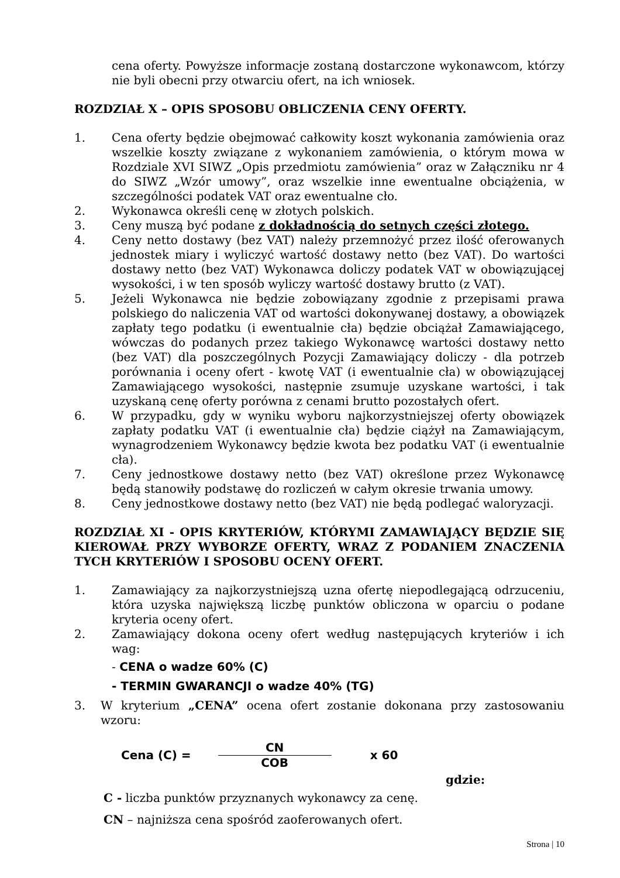cena oferty. Powyższe informacje zostaną dostarczone wykonawcom, którzy nie byli obecni przy otwarciu ofert, na ich wniosek.
ROZDZIAŁ X – OPIS SPOSOBU OBLICZENIA CENY OFERTY.
1. Cena oferty będzie obejmować całkowity koszt wykonania zamówienia oraz wszelkie koszty związane z wykonaniem zamówienia, o którym mowa w Rozdziale XVI SIWZ „Opis przedmiotu zamówienia” oraz w Załączniku nr 4 do SIWZ „Wzór umowy”, oraz wszelkie inne ewentualne obciążenia, w szczególności podatek VAT oraz ewentualne cło.
2. Wykonawca określi cenę w złotych polskich.
3. Ceny muszą być podane z dokładnością do setnych części złotego.
4. Ceny netto dostawy (bez VAT) należy przemnożyć przez ilość oferowanych jednostek miary i wyliczyć wartość dostawy netto (bez VAT). Do wartości dostawy netto (bez VAT) Wykonawca doliczy podatek VAT w obowiązującej wysokości, i w ten sposób wyliczy wartość dostawy brutto (z VAT).
5. Jeżeli Wykonawca nie będzie zobowiązany zgodnie z przepisami prawa polskiego do naliczenia VAT od wartości dokonywanej dostawy, a obowiązek zapłaty tego podatku (i ewentualnie cła) będzie obciążał Zamawiającego, wówczas do podanych przez takiego Wykonawcę wartości dostawy netto (bez VAT) dla poszczególnych Pozycji Zamawiający doliczy - dla potrzeb porównania i oceny ofert - kwotę VAT (i ewentualnie cła) w obowiązującej Zamawiającego wysokości, następnie zsumuje uzyskane wartości, i tak uzyskaną cenę oferty porówna z cenami brutto pozostałych ofert.
6. W przypadku, gdy w wyniku wyboru najkorzystniejszej oferty obowiązek zapłaty podatku VAT (i ewentualnie cła) będzie ciążył na Zamawiającym, wynagrodzeniem Wykonawcy będzie kwota bez podatku VAT (i ewentualnie cła).
7. Ceny jednostkowe dostawy netto (bez VAT) określone przez Wykonawcę będą stanowiły podstawę do rozliczeń w całym okresie trwania umowy.
8. Ceny jednostkowe dostawy netto (bez VAT) nie będą podlegać waloryzacji.
ROZDZIAŁ XI - OPIS KRYTERIÓW, KTÓRYMI ZAMAWIAJĄCY BĘDZIE SIĘ KIEROWAŁ PRZY WYBORZE OFERTY, WRAZ Z PODANIEM ZNACZENIA TYCH KRYTERIÓW I SPOSOBU OCENY OFERT.
1. Zamawiający za najkorzystniejszą uzna ofertę niepodlegającą odrzuceniu, która uzyska największą liczbę punktów obliczona w oparciu o podane kryteria oceny ofert.
2. Zamawiający dokona oceny ofert według następujących kryteriów i ich wag:
- CENA o wadze 60% (C)
- TERMIN GWARANCJI o wadze 40% (TG)
3. W kryterium „CENA” ocena ofert zostanie dokonana przy zastosowaniu wzoru:
Cena (C) =
CN
COB
x 60
gdzie:
C - liczba punktów przyznanych wykonawcy za cenę.
CN – najniższa cena spośród zaoferowanych ofert.
Strona | 10